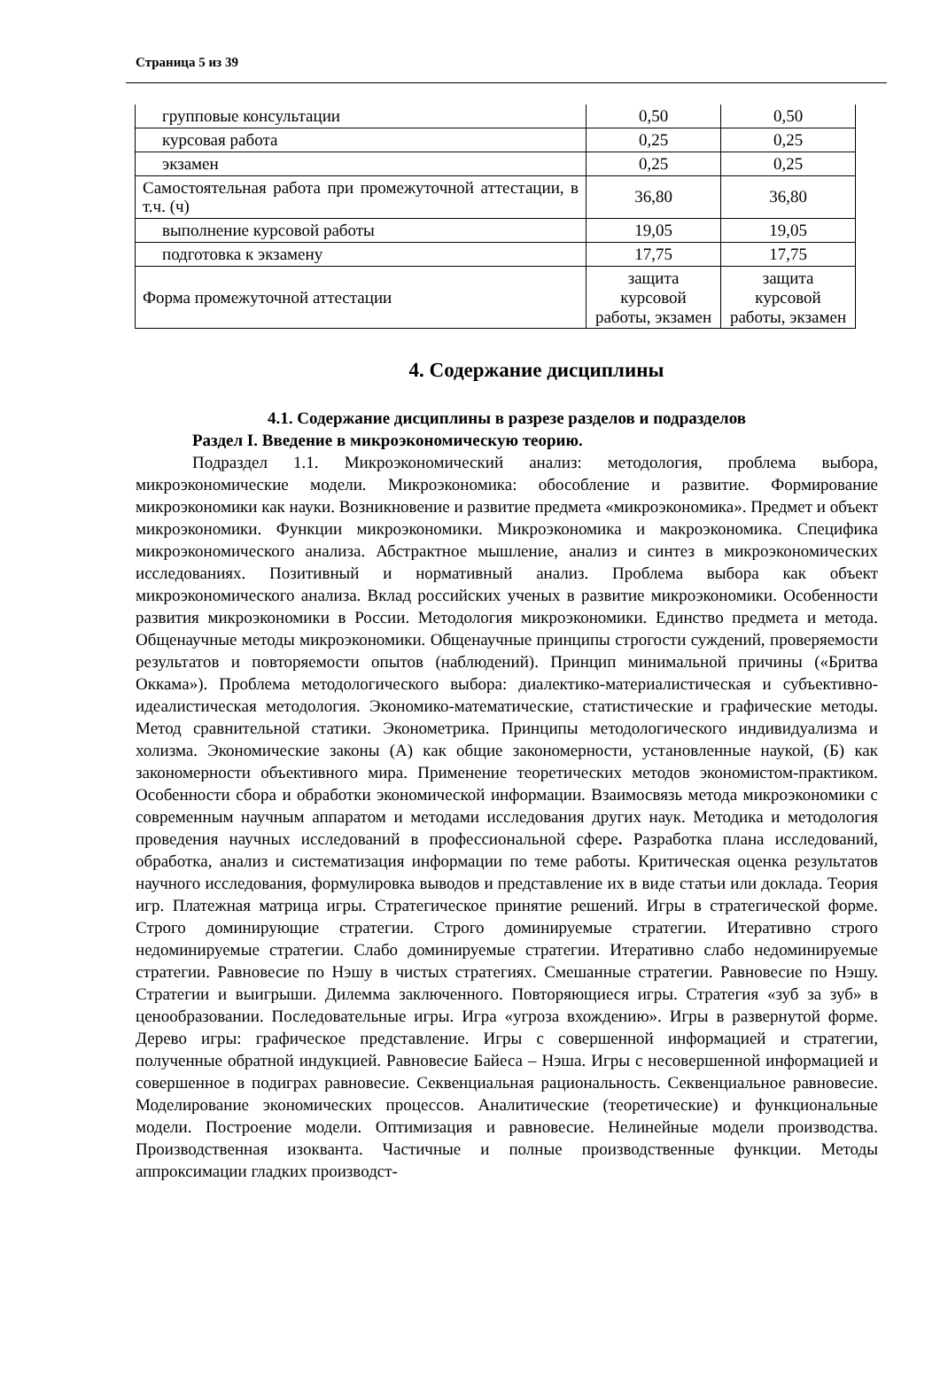Страница 5 из 39
| групповые консультации | 0,50 | 0,50 |
| курсовая работа | 0,25 | 0,25 |
| экзамен | 0,25 | 0,25 |
| Самостоятельная работа при промежуточной аттестации, в т.ч. (ч) | 36,80 | 36,80 |
| выполнение курсовой работы | 19,05 | 19,05 |
| подготовка к экзамену | 17,75 | 17,75 |
| Форма промежуточной аттестации | защита курсовой работы, экзамен | защита курсовой работы, экзамен |
4. Содержание дисциплины
4.1. Содержание дисциплины в разрезе разделов и подразделов
Раздел I. Введение в микроэкономическую теорию.
Подраздел 1.1. Микроэкономический анализ: методология, проблема выбора, микроэкономические модели. Микроэкономика: обособление и развитие. Формирование микроэкономики как науки. Возникновение и развитие предмета «микроэкономика». Предмет и объект микроэкономики. Функции микроэкономики. Микроэкономика и макроэкономика. Специфика микроэкономического анализа. Абстрактное мышление, анализ и синтез в микроэкономических исследованиях. Позитивный и нормативный анализ. Проблема выбора как объект микроэкономического анализа. Вклад российских ученых в развитие микроэкономики. Особенности развития микроэкономики в России. Методология микроэкономики. Единство предмета и метода. Общенаучные методы микроэкономики. Общенаучные принципы строгости суждений, проверяемости результатов и повторяемости опытов (наблюдений). Принцип минимальной причины («Бритва Оккама»). Проблема методологического выбора: диалектико-материалистическая и субъективно-идеалистическая методология. Экономико-математические, статистические и графические методы. Метод сравнительной статики. Эконометрика. Принципы методологического индивидуализма и холизма. Экономические законы (А) как общие закономерности, установленные наукой, (Б) как закономерности объективного мира. Применение теоретических методов экономистом-практиком. Особенности сбора и обработки экономической информации. Взаимосвязь метода микроэкономики с современным научным аппаратом и методами исследования других наук. Методика и методология проведения научных исследований в профессиональной сфере. Разработка плана исследований, обработка, анализ и систематизация информации по теме работы. Критическая оценка результатов научного исследования, формулировка выводов и представление их в виде статьи или доклада. Теория игр. Платежная матрица игры. Стратегическое принятие решений. Игры в стратегической форме. Строго доминирующие стратегии. Строго доминируемые стратегии. Итеративно строго недоминируемые стратегии. Слабо доминируемые стратегии. Итеративно слабо недоминируемые стратегии. Равновесие по Нэшу в чистых стратегиях. Смешанные стратегии. Равновесие по Нэшу. Стратегии и выигрыши. Дилемма заключенного. Повторяющиеся игры. Стратегия «зуб за зуб» в ценообразовании. Последовательные игры. Игра «угроза вхождению». Игры в развернутой форме. Дерево игры: графическое представление. Игры с совершенной информацией и стратегии, полученные обратной индукцией. Равновесие Байеса – Нэша. Игры с несовершенной информацией и совершенное в подиграх равновесие. Секвенциальная рациональность. Секвенциальное равновесие. Моделирование экономических процессов. Аналитические (теоретические) и функциональные модели. Построение модели. Оптимизация и равновесие. Нелинейные модели производства. Производственная изокванта. Частичные и полные производственные функции. Методы аппроксимации гладких производст-